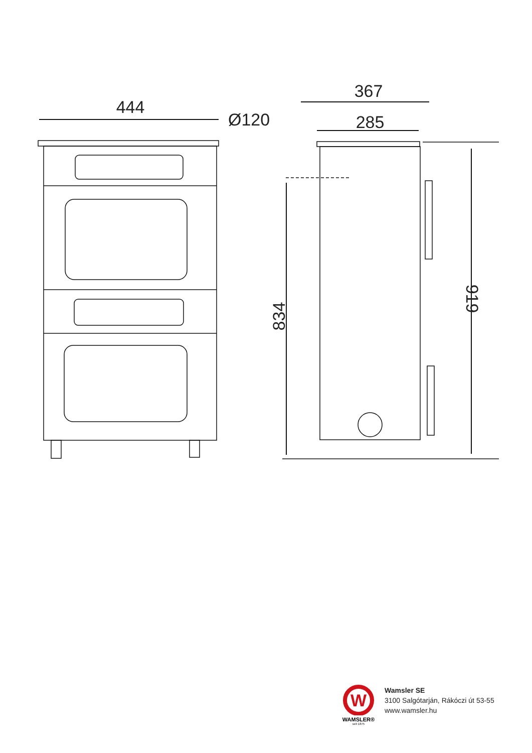444
Ø120
367
285
834
919
W
WAMSLER®
seit 1875
Wamsler SE
3100 Salgótarján, Rákóczi út 53-55
www.wamsler.hu